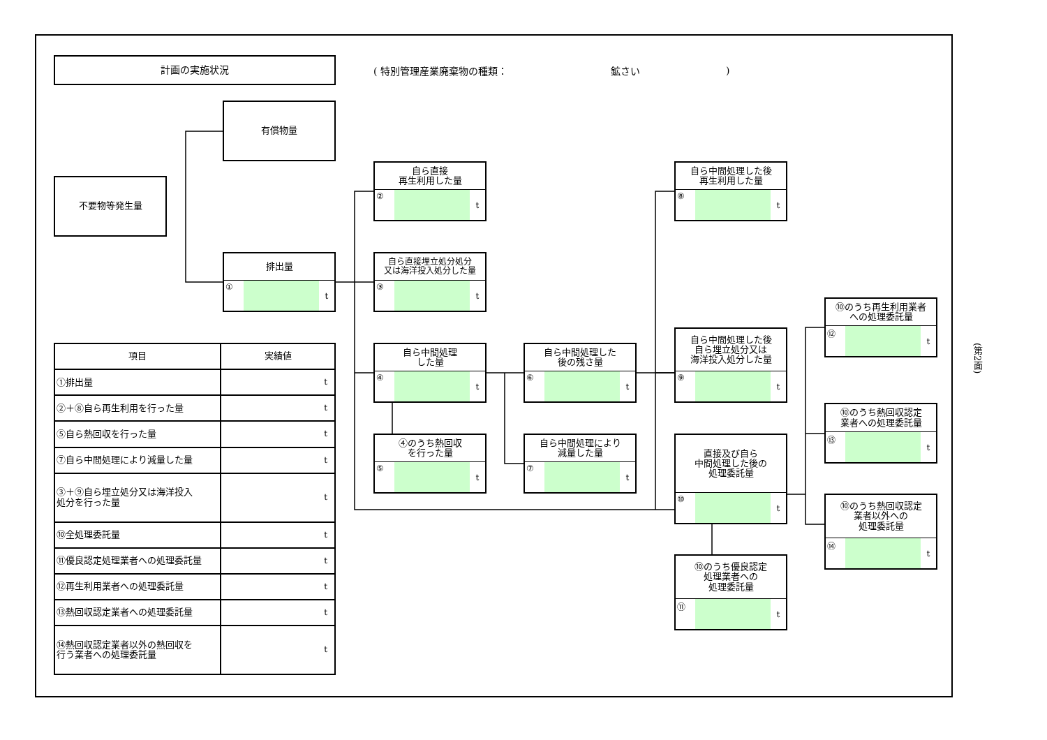計画の実施状況
( 特別管理産業廃棄物の種類： 鉱さい)
有償物量
不要物等発生量
排出量
① t
自ら直接
再生利用した量
② t
自ら直接埋立処分処分
又は海洋投入処分した量
③ t
自ら中間処理
した量
④ t
自ら中間処理した
後の残さ量
⑥ t
④のうち熱回収
を行った量
⑤ t
自ら中間処理により
減量した量
⑦ t
自ら中間処理した後
再生利用した量
⑧ t
自ら中間処理した後
自ら埋立処分又は
海洋投入処分した量
⑨ t
直接及び自ら
中間処理した後の
処理委託量
⑩ t
⑩のうち優良認定
処理業者への
処理委託量
⑪ t
⑩のうち再生利用業者
への処理委託量
⑫ t
⑩のうち熱回収認定
業者への処理委託量
⑬ t
⑩のうち熱回収認定
業者以外への
処理委託量
⑭ t
| 項目 | 実績値 |
| --- | --- |
| ①排出量 | t |
| ②＋⑧自ら再生利用を行った量 | t |
| ⑤自ら熱回収を行った量 | t |
| ⑦自ら中間処理により減量した量 | t |
| ③＋⑨自ら埋立処分又は海洋投入 処分を行った量 | t |
| ⑩全処理委託量 | t |
| ⑪優良認定処理業者への処理委託量 | t |
| ⑫再生利用業者への処理委託量 | t |
| ⑬熱回収認定業者への処理委託量 | t |
| ⑭熱回収認定業者以外の熱回収を 行う業者への処理委託量 | t |
(第2面)